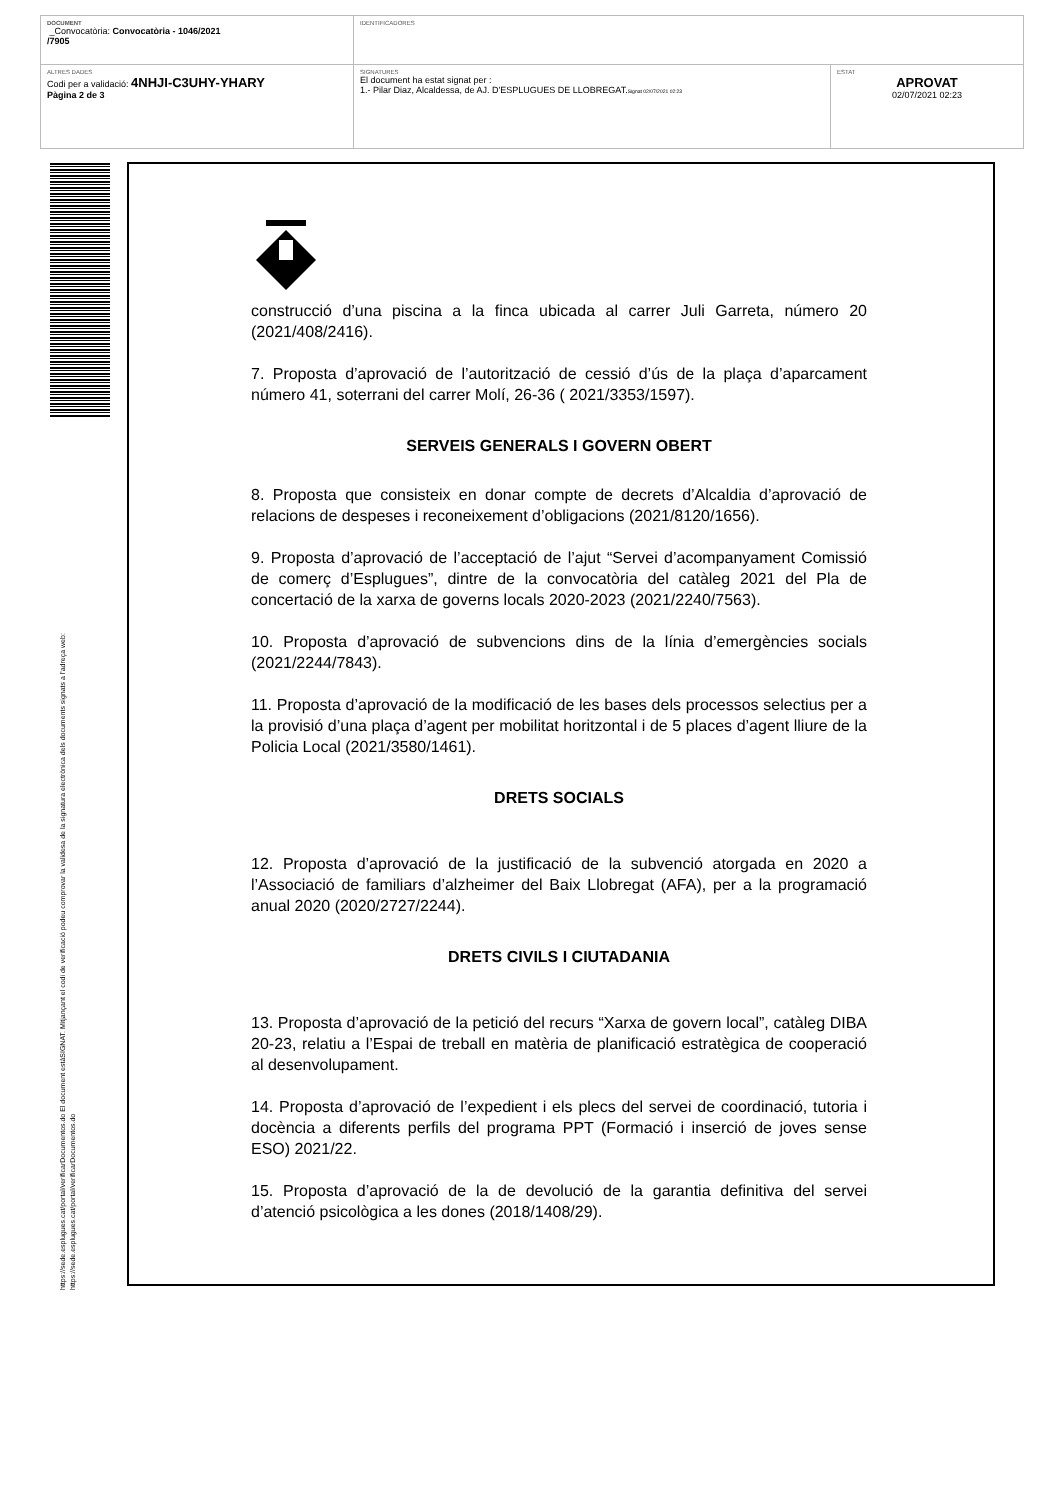| DOCUMENT _Convocatòria: Convocatòria - 1046/2021 /7905 | IDENTIFICADORES | |
| ALTRES DADES Codi per a validació: 4NHJI-C3UHY-YHARY Pàgina 2 de 3 | SIGNATURES El document ha estat signat per : 1.- Pilar Diaz, Alcaldessa, de AJ. D'ESPLUGUES DE LLOBREGAT. Signat 02/07/2021 02:23 | ESTAT APROVAT 02/07/2021 02:23 |
https://sede.esplugues.cat/portal/verificarDocumentos.do El document estàSIGNAT. Mitjançant el codi de verificació podeu comprovar la validesa de la signatura electrònica dels documents signats a l'adreça web:
https://sede.esplugues.cat/portal/verificarDocumentos.do
construcció d’una piscina a la finca ubicada al carrer Juli Garreta, número 20 (2021/408/2416).
7. Proposta d’aprovació de l’autorització de cessió d’ús de la plaça d’aparcament número 41, soterrani del carrer Molí, 26-36 ( 2021/3353/1597).
SERVEIS GENERALS I GOVERN OBERT
8. Proposta que consisteix en donar compte de decrets d’Alcaldia d’aprovació de relacions de despeses i reconeixement d’obligacions (2021/8120/1656).
9. Proposta d’aprovació de l’acceptació de l’ajut “Servei d’acompanyament Comissió de comerç d’Esplugues”, dintre de la convocatòria del catàleg 2021 del Pla de concertació de la xarxa de governs locals 2020-2023 (2021/2240/7563).
10. Proposta d’aprovació de subvencions dins de la línia d’emergències socials (2021/2244/7843).
11. Proposta d’aprovació de la modificació de les bases dels processos selectius per a la provisió d’una plaça d’agent per mobilitat horitzontal i de 5 places d’agent lliure de la Policia Local (2021/3580/1461).
DRETS SOCIALS
12. Proposta d’aprovació de la justificació de la subvenció atorgada en 2020 a l’Associació de familiars d’alzheimer del Baix Llobregat (AFA), per a la programació anual 2020 (2020/2727/2244).
DRETS CIVILS I CIUTADANIA
13. Proposta d’aprovació de la petició del recurs “Xarxa de govern local”, catàleg DIBA 20-23, relatiu a l’Espai de treball en matèria de planificació estratègica de cooperació al desenvolupament.
14. Proposta d’aprovació de l’expedient i els plecs del servei de coordinació, tutoria i docència a diferents perfils del programa PPT (Formació i inserció de joves sense ESO) 2021/22.
15. Proposta d’aprovació de la de devolució de la garantia definitiva del servei d’atenció psicològica a les dones (2018/1408/29).